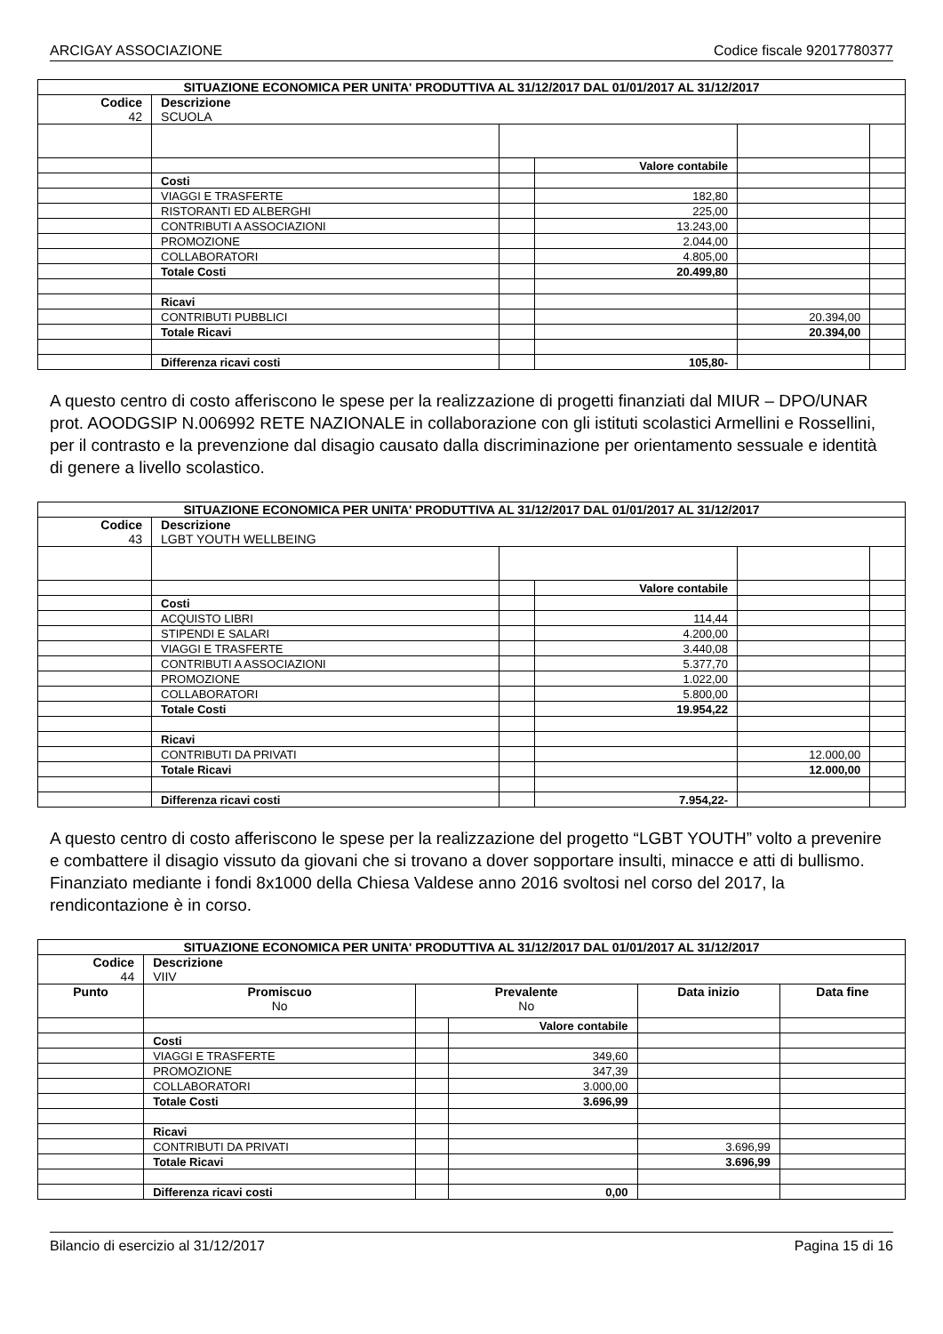ARCIGAY ASSOCIAZIONE Codice fiscale 92017780377
| SITUAZIONE ECONOMICA PER UNITA' PRODUTTIVA AL 31/12/2017 DAL 01/01/2017 AL 31/12/2017 | | | | | | | |
| Codice 42 | | Descrizione SCUOLA | | | | | |
| | | | | Valore contabile | | | |
| | Costi | | | | | | |
| | VIAGGI E TRASFERTE | | | 182,80 | | | |
| | RISTORANTI ED ALBERGHI | | | 225,00 | | | |
| | CONTRIBUTI A ASSOCIAZIONI | | | 13.243,00 | | | |
| | PROMOZIONE | | | 2.044,00 | | | |
| | COLLABORATORI | | | 4.805,00 | | | |
| | Totale Costi | | | 20.499,80 | | | |
| | Ricavi | | | | | | |
| | CONTRIBUTI PUBBLICI | | | | 20.394,00 | | |
| | Totale Ricavi | | | | 20.394,00 | | |
| | Differenza ricavi costi | | | 105,80- | | | |
A questo centro di costo afferiscono le spese per la realizzazione di progetti finanziati dal MIUR – DPO/UNAR prot. AOODGSIP N.006992 RETE NAZIONALE in collaborazione con gli istituti scolastici Armellini e Rossellini, per il contrasto e la prevenzione dal disagio causato dalla discriminazione per orientamento sessuale e identità di genere a livello scolastico.
| SITUAZIONE ECONOMICA PER UNITA' PRODUTTIVA AL 31/12/2017 DAL 01/01/2017 AL 31/12/2017 | | | | | | | |
| Codice 43 | | Descrizione LGBT YOUTH WELLBEING | | | | | |
| | | | | Valore contabile | | | |
| | Costi | | | | | | |
| | ACQUISTO LIBRI | | | 114,44 | | | |
| | STIPENDI E SALARI | | | 4.200,00 | | | |
| | VIAGGI E TRASFERTE | | | 3.440,08 | | | |
| | CONTRIBUTI A ASSOCIAZIONI | | | 5.377,70 | | | |
| | PROMOZIONE | | | 1.022,00 | | | |
| | COLLABORATORI | | | 5.800,00 | | | |
| | Totale Costi | | | 19.954,22 | | | |
| | Ricavi | | | | | | |
| | CONTRIBUTI DA PRIVATI | | | | 12.000,00 | | |
| | Totale Ricavi | | | | 12.000,00 | | |
| | Differenza ricavi costi | | | 7.954,22- | | | |
A questo centro di costo afferiscono le spese per la realizzazione del progetto “LGBT YOUTH” volto a prevenire e combattere il disagio vissuto da giovani che si trovano a dover sopportare insulti, minacce e atti di bullismo. Finanziato mediante i fondi 8x1000 della Chiesa Valdese anno 2016 svoltosi nel corso del 2017, la rendicontazione è in corso.
| SITUAZIONE ECONOMICA PER UNITA' PRODUTTIVA AL 31/12/2017 DAL 01/01/2017 AL 31/12/2017 | | | | | | | |
| Codice 44 | | Descrizione VIIV | | | | | |
| Punto | | Promiscuo No | Prevalente No | | Data inizio | Data fine | |
| | | | | Valore contabile | | | |
| | Costi | | | | | | |
| | VIAGGI E TRASFERTE | | | 349,60 | | | |
| | PROMOZIONE | | | 347,39 | | | |
| | COLLABORATORI | | | 3.000,00 | | | |
| | Totale Costi | | | 3.696,99 | | | |
| | Ricavi | | | | | | |
| | CONTRIBUTI DA PRIVATI | | | | 3.696,99 | | |
| | Totale Ricavi | | | | 3.696,99 | | |
| | Differenza ricavi costi | | | 0,00 | | | |
Bilancio di esercizio al 31/12/2017 Pagina 15 di 16